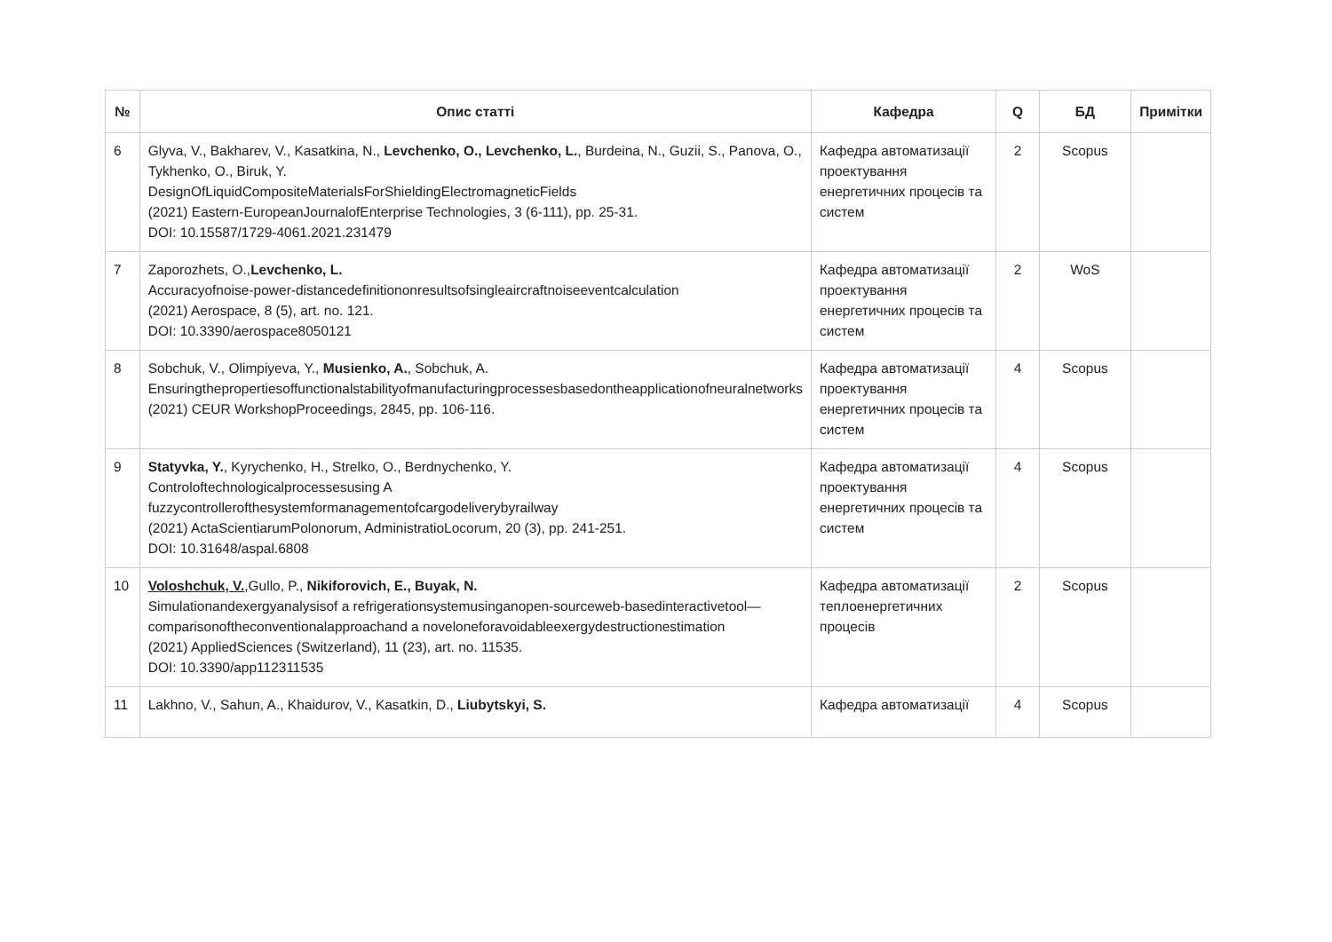| № | Опис статті | Кафедра | Q | БД | Примітки |
| --- | --- | --- | --- | --- | --- |
| 6 | Glyva, V., Bakharev, V., Kasatkina, N., Levchenko, O., Levchenko, L. , Burdeina, N., Guzii, S., Panova, O., Tykhenko, O., Biruk, Y. DesignOfLiquidCompositeMaterialsForShieldingElectromagneticFields (2021) Eastern-EuropeanJournalofEnterprise Technologies, 3 (6-111), pp. 25-31. DOI: 10.15587/1729-4061.2021.231479 | Кафедра автоматизації проектування енергетичних процесів та систем | 2 | Scopus | |
| 7 | Zaporozhets, O., Levchenko, L. Accuracyofnoise-power-distancedefinitiononresultsofsingleaircraftnoiseeventcalculation (2021) Aerospace, 8 (5), art. no. 121. DOI: 10.3390/aerospace8050121 | Кафедра автоматизації проектування енергетичних процесів та систем | 2 | WoS | |
| 8 | Sobchuk, V., Olimpiyeva, Y., Musienko, A. , Sobchuk, A. Ensuringthepropertiesoffunctionalstabilityofmanufacturingprocessesbasedontheapplicationofneuralnetworks (2021) CEUR WorkshopProceedings, 2845, pp. 106-116. | Кафедра автоматизації проектування енергетичних процесів та систем | 4 | Scopus | |
| 9 | Statyvka, Y. , Kyrychenko, H., Strelko, O., Berdnychenko, Y. Controloftechnologicalprocessesusing A fuzzycontrollerofthesystemformanagementofcargodeliverybyrailway (2021) ActaScientiarumPolonorum, AdministratioLocorum, 20 (3), pp. 241-251. DOI: 10.31648/aspal.6808 | Кафедра автоматизації проектування енергетичних процесів та систем | 4 | Scopus | |
| 10 | Voloshchuk, V. ,Gullo, P., Nikiforovich, E., Buyak, N. Simulationandexergyanalysisof a refrigerationsystemusinganopen-sourceweb-basedinteractivetool—comparisonoftheconventionalapproachand a noveloneforavoidableexergydestructionestimation (2021) AppliedSciences (Switzerland), 11 (23), art. no. 11535. DOI: 10.3390/app112311535 | Кафедра автоматизації теплоенергетичних процесів | 2 | Scopus | |
| 11 | Lakhno, V., Sahun, A., Khaidurov, V., Kasatkin, D., Liubytskyi, S. | Кафедра автоматизації | 4 | Scopus | |